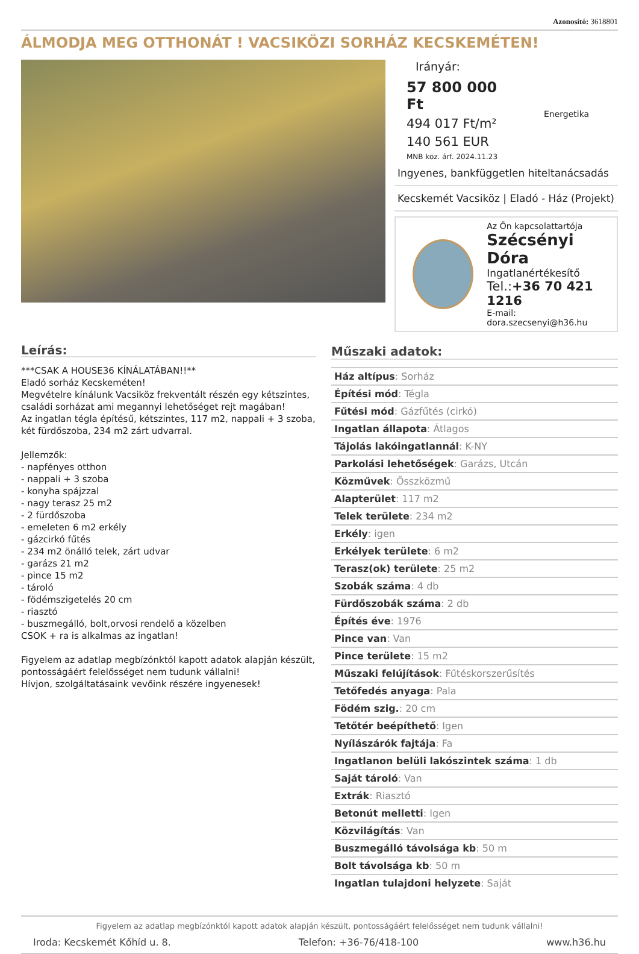Azonosító: 3618801
ÁLMODJA MEG OTTHONÁT ! VACSIKÖZI SORHÁZ KECSKEMÉTEN!
Irányár:
57 800 000 Ft
494 017 Ft/m²
140 561 EUR
MNB köz. árf. 2024.11.23
Energetika
Ingyenes, bankfüggetlen hiteltanácsadás
Kecskemét Vacsiköz | Eladó - Ház (Projekt)
Az Ön kapcsolattartója
Szécsényi Dóra
Ingatlanértékesítő
Tel.:+36 70 421 1216
E-mail: dora.szecsenyi@h36.hu
Leírás:
***CSAK A HOUSE36 KÍNÁLATÁBAN!!**
Eladó sorház Kecskeméten!
Megvételre kínálunk Vacsiköz frekventált részén egy kétszintes, családi sorházat ami megannyi lehetőséget rejt magában!
Az ingatlan tégla építésű, kétszintes, 117 m2, nappali + 3 szoba, két fürdőszoba, 234 m2 zárt udvarral.
Jellemzők:
- napfényes otthon
- nappali + 3 szoba
- konyha spájzzal
- nagy terasz 25 m2
- 2 fürdőszoba
- emeleten 6 m2 erkély
- gázcirkó fűtés
- 234 m2 önálló telek, zárt udvar
- garázs 21 m2
- pince 15 m2
- tároló
- födémszigetelés 20 cm
- riasztó
- buszmegálló, bolt,orvosi rendelő a közelben
CSOK + ra is alkalmas az ingatlan!
Figyelem az adatlap megbízónktól kapott adatok alapján készült, pontosságáért felelősséget nem tudunk vállalni!
Hívjon, szolgáltatásaink vevőink részére ingyenesek!
Műszaki adatok:
| Ház altípus : Sorház |
| Építési mód : Tégla |
| Fűtési mód : Gázfűtés (cirkó) |
| Ingatlan állapota : Átlagos |
| Tájolás lakóingatlannál : K-NY |
| Parkolási lehetőségek : Garázs, Utcán |
| Közművek : Összközmű |
| Alapterület : 117 m2 |
| Telek területe : 234 m2 |
| Erkély : igen |
| Erkélyek területe : 6 m2 |
| Terasz(ok) területe : 25 m2 |
| Szobák száma : 4 db |
| Fürdőszobák száma : 2 db |
| Építés éve : 1976 |
| Pince van : Van |
| Pince területe : 15 m2 |
| Műszaki felújítások : Fűtéskorszerűsítés |
| Tetőfedés anyaga : Pala |
| Födém szig. : 20 cm |
| Tetőtér beépíthető : Igen |
| Nyílászárók fajtája : Fa |
| Ingatlanon belüli lakószintek száma : 1 db |
| Saját tároló : Van |
| Extrák : Riasztó |
| Betonút melletti : Igen |
| Közvilágítás : Van |
| Buszmegálló távolsága kb : 50 m |
| Bolt távolsága kb : 50 m |
| Ingatlan tulajdoni helyzete : Saját |
Figyelem az adatlap megbízónktól kapott adatok alapján készült, pontosságáért felelősséget nem tudunk vállalni!
Iroda: Kecskemét Kőhíd u. 8. Telefon: +36-76/418-100 www.h36.hu